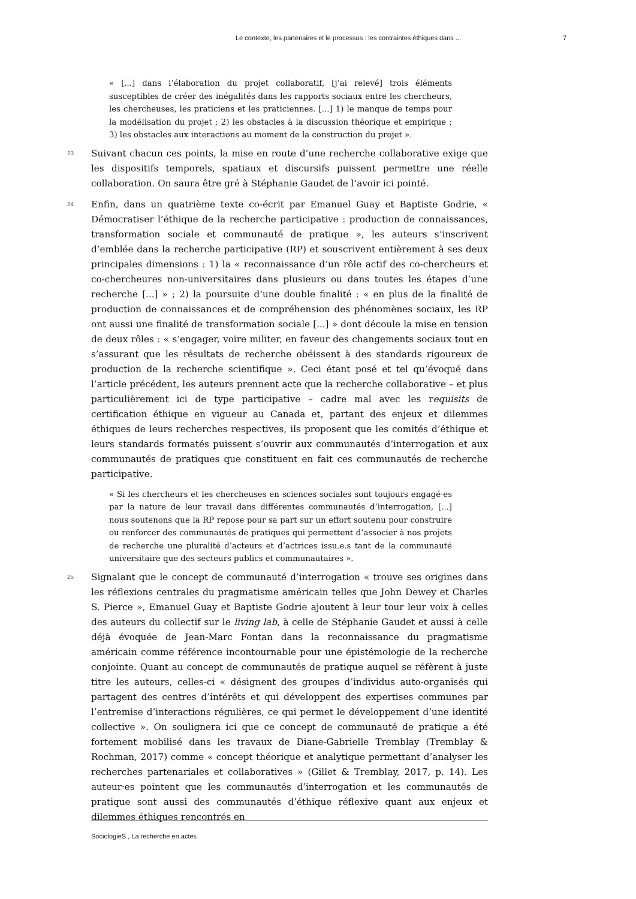Le contexte, les partenaires et le processus : les contraintes éthiques dans ... 7
« [...] dans l’élaboration du projet collaboratif, [j’ai relevé] trois éléments susceptibles de créer des inégalités dans les rapports sociaux entre les chercheurs, les chercheuses, les praticiens et les praticiennes. [...] 1) le manque de temps pour la modélisation du projet ; 2) les obstacles à la discussion théorique et empirique ; 3) les obstacles aux interactions au moment de la construction du projet ».
23
Suivant chacun ces points, la mise en route d’une recherche collaborative exige que les dispositifs temporels, spatiaux et discursifs puissent permettre une réelle collaboration. On saura être gré à Stéphanie Gaudet de l’avoir ici pointé.
24
Enfin, dans un quatrième texte co-écrit par Emanuel Guay et Baptiste Godrie, « Démocratiser l’éthique de la recherche participative : production de connaissances, transformation sociale et communauté de pratique », les auteurs s’inscrivent d’emblée dans la recherche participative (RP) et souscrivent entièrement à ses deux principales dimensions : 1) la « reconnaissance d’un rôle actif des co-chercheurs et co-chercheures non-universitaires dans plusieurs ou dans toutes les étapes d’une recherche [...] » ; 2) la poursuite d’une double finalité : « en plus de la finalité de production de connaissances et de compréhension des phénomènes sociaux, les RP ont aussi une finalité de transformation sociale [...] » dont découle la mise en tension de deux rôles : « s’engager, voire militer, en faveur des changements sociaux tout en s’assurant que les résultats de recherche obéissent à des standards rigoureux de production de la recherche scientifique ». Ceci étant posé et tel qu’évoqué dans l’article précédent, les auteurs prennent acte que la recherche collaborative – et plus particulièrement ici de type participative – cadre mal avec les requisits de certification éthique en vigueur au Canada et, partant des enjeux et dilemmes éthiques de leurs recherches respectives, ils proposent que les comités d’éthique et leurs standards formatés puissent s’ouvrir aux communautés d’interrogation et aux communautés de pratiques que constituent en fait ces communautés de recherche participative.
« Si les chercheurs et les chercheuses en sciences sociales sont toujours engagé·es par la nature de leur travail dans différentes communautés d’interrogation, [...] nous soutenons que la RP repose pour sa part sur un effort soutenu pour construire ou renforcer des communautés de pratiques qui permettent d’associer à nos projets de recherche une pluralité d’acteurs et d’actrices issu.e.s tant de la communauté universitaire que des secteurs publics et communautaires ».
25
Signalant que le concept de communauté d’interrogation « trouve ses origines dans les réflexions centrales du pragmatisme américain telles que John Dewey et Charles S. Pierce », Emanuel Guay et Baptiste Godrie ajoutent à leur tour leur voix à celles des auteurs du collectif sur le living lab, à celle de Stéphanie Gaudet et aussi à celle déjà évoquée de Jean-Marc Fontan dans la reconnaissance du pragmatisme américain comme référence incontournable pour une épistémologie de la recherche conjointe. Quant au concept de communautés de pratique auquel se réfèrent à juste titre les auteurs, celles-ci « désignent des groupes d’individus auto-organisés qui partagent des centres d’intérêts et qui développent des expertises communes par l’entremise d’interactions régulières, ce qui permet le développement d’une identité collective ». On soulignera ici que ce concept de communauté de pratique a été fortement mobilisé dans les travaux de Diane-Gabrielle Tremblay (Tremblay & Rochman, 2017) comme « concept théorique et analytique permettant d’analyser les recherches partenariales et collaboratives » (Gillet & Tremblay, 2017, p. 14). Les auteur·es pointent que les communautés d’interrogation et les communautés de pratique sont aussi des communautés d’éthique réflexive quant aux enjeux et dilemmes éthiques rencontrés en
SociologieS , La recherche en actes